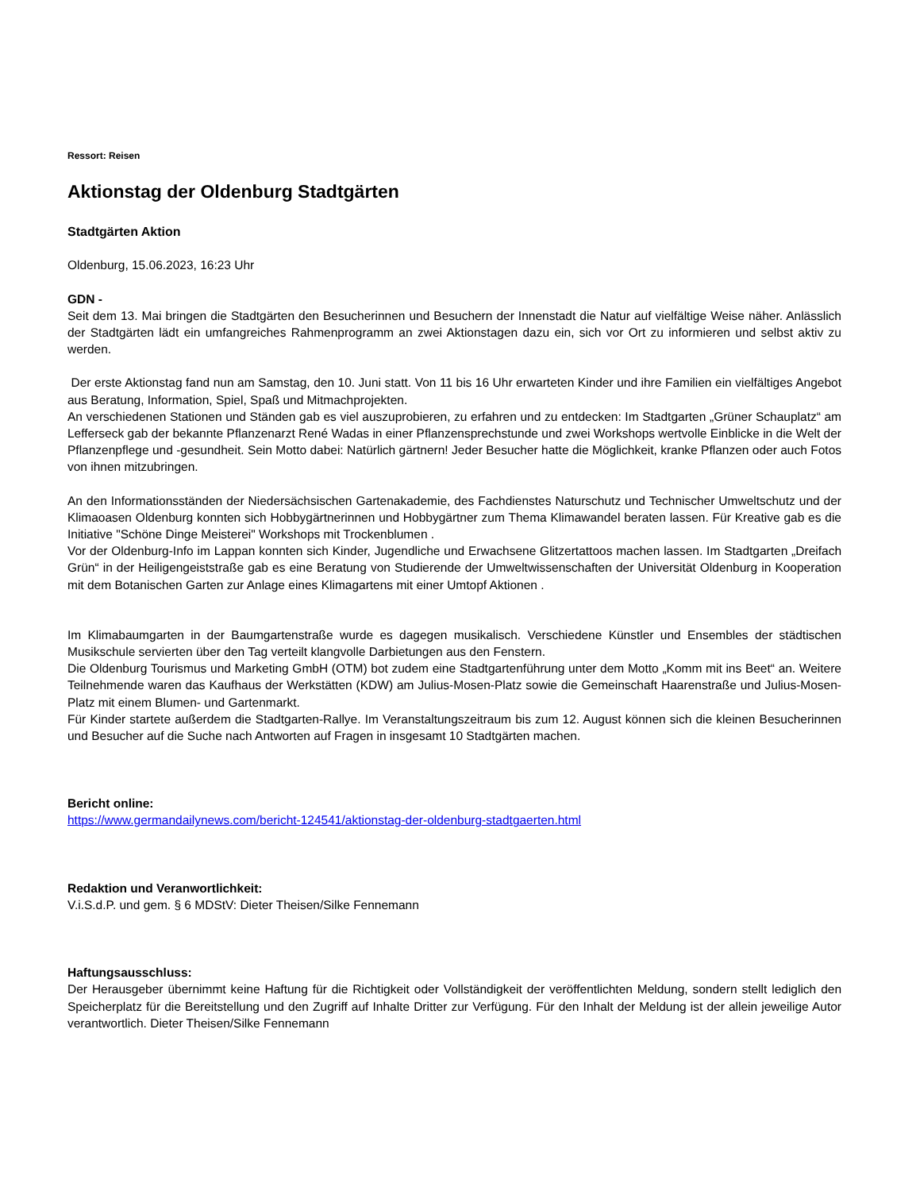Ressort: Reisen
Aktionstag der Oldenburg Stadtgärten
Stadtgärten Aktion
Oldenburg, 15.06.2023, 16:23 Uhr
GDN -
Seit dem 13. Mai bringen die Stadtgärten den Besucherinnen und Besuchern der Innenstadt die Natur auf vielfältige Weise näher. Anlässlich der Stadtgärten lädt ein umfangreiches Rahmenprogramm an zwei Aktionstagen dazu ein, sich vor Ort zu informieren und selbst aktiv zu werden.
Der erste Aktionstag fand nun am Samstag, den 10. Juni statt. Von 11 bis 16 Uhr erwarteten Kinder und ihre Familien ein vielfältiges Angebot aus Beratung, Information, Spiel, Spaß und Mitmachprojekten.
An verschiedenen Stationen und Ständen gab es viel auszuprobieren, zu erfahren und zu entdecken: Im Stadtgarten „Grüner Schauplatz“ am Lefferseck gab der bekannte Pflanzenarzt René Wadas in einer Pflanzensprechstunde und zwei Workshops wertvolle Einblicke in die Welt der Pflanzenpflege und -gesundheit. Sein Motto dabei: Natürlich gärtnern! Jeder Besucher hatte die Möglichkeit, kranke Pflanzen oder auch Fotos von ihnen mitzubringen.
An den Informationsständen der Niedersächsischen Gartenakademie, des Fachdienstes Naturschutz und Technischer Umweltschutz und der Klimaoasen Oldenburg konnten sich Hobbygärtnerinnen und Hobbygärtner zum Thema Klimawandel beraten lassen. Für Kreative gab es die Initiative "Schöne Dinge Meisterei" Workshops mit Trockenblumen .
Vor der Oldenburg-Info im Lappan konnten sich Kinder, Jugendliche und Erwachsene Glitzertattoos machen lassen. Im Stadtgarten „Dreifach Grün“ in der Heiligengeiststraße gab es eine Beratung von Studierende der Umweltwissenschaften der Universität Oldenburg in Kooperation mit dem Botanischen Garten zur Anlage eines Klimagartens mit einer Umtopf Aktionen .
Im Klimabaumgarten in der Baumgartenstraße wurde es dagegen musikalisch. Verschiedene Künstler und Ensembles der städtischen Musikschule servierten über den Tag verteilt klangvolle Darbietungen aus den Fenstern.
Die Oldenburg Tourismus und Marketing GmbH (OTM) bot zudem eine Stadtgartenführung unter dem Motto „Komm mit ins Beet“ an. Weitere Teilnehmende waren das Kaufhaus der Werkstätten (KDW) am Julius-Mosen-Platz sowie die Gemeinschaft Haarenstraße und Julius-Mosen-Platz mit einem Blumen- und Gartenmarkt.
Für Kinder startete außerdem die Stadtgarten-Rallye. Im Veranstaltungszeitraum bis zum 12. August können sich die kleinen Besucherinnen und Besucher auf die Suche nach Antworten auf Fragen in insgesamt 10 Stadtgärten machen.
Bericht online:
https://www.germandailynews.com/bericht-124541/aktionstag-der-oldenburg-stadtgaerten.html
Redaktion und Veranwortlichkeit:
V.i.S.d.P. und gem. § 6 MDStV: Dieter Theisen/Silke Fennemann
Haftungsausschluss:
Der Herausgeber übernimmt keine Haftung für die Richtigkeit oder Vollständigkeit der veröffentlichten Meldung, sondern stellt lediglich den Speicherplatz für die Bereitstellung und den Zugriff auf Inhalte Dritter zur Verfügung. Für den Inhalt der Meldung ist der allein jeweilige Autor verantwortlich. Dieter Theisen/Silke Fennemann